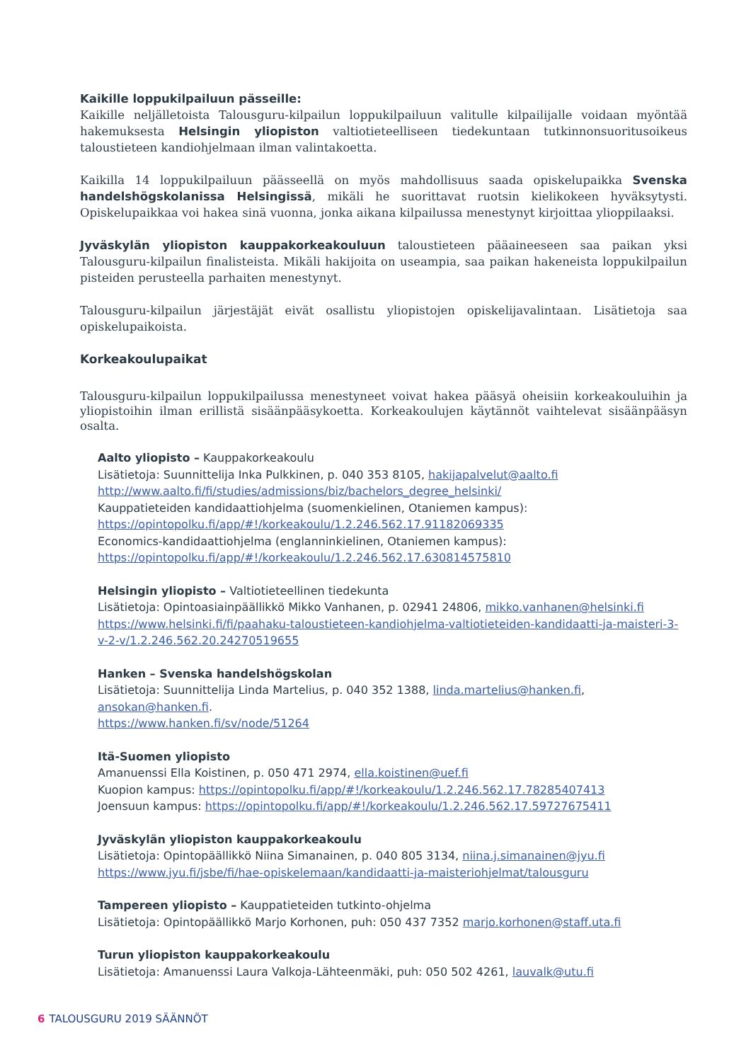Kaikille loppukilpailuun pässeille:
Kaikille neljälletoista Talousguru-kilpailun loppukilpailuun valitulle kilpailijalle voidaan myöntää hakemuksesta Helsingin yliopiston valtiotieteelliseen tiedekuntaan tutkinnonsuoritusoikeus taloustieteen kandiohjelmaan ilman valintakoetta.
Kaikilla 14 loppukilpailuun päässeellä on myös mahdollisuus saada opiskelupaikka Svenska handelshögskolanissa Helsingissä, mikäli he suorittavat ruotsin kielikokeen hyväksytysti. Opiskelupaikkaa voi hakea sinä vuonna, jonka aikana kilpailussa menestynyt kirjoittaa ylioppilaaksi.
Jyväskylän yliopiston kauppakorkeakouluun taloustieteen pääaineeseen saa paikan yksi Talousguru-kilpailun finalisteista. Mikäli hakijoita on useampia, saa paikan hakeneista loppukilpailun pisteiden perusteella parhaiten menestynyt.
Talousguru-kilpailun järjestäjät eivät osallistu yliopistojen opiskelijavalintaan. Lisätietoja saa opiskelupaikoista.
Korkeakoulupaikat
Talousguru-kilpailun loppukilpailussa menestyneet voivat hakea pääsyä oheisiin korkeakouluihin ja yliopistoihin ilman erillistä sisäänpääsykoetta. Korkeakoulujen käytännöt vaihtelevat sisäänpääsyn osalta.
Aalto yliopisto – Kauppakorkeakoulu
Lisätietoja: Suunnittelija Inka Pulkkinen, p. 040 353 8105, hakijapalvelut@aalto.fi
http://www.aalto.fi/fi/studies/admissions/biz/bachelors_degree_helsinki/
Kauppatieteiden kandidaattiohjelma (suomenkielinen, Otaniemen kampus):
https://opintopolku.fi/app/#!/korkeakoulu/1.2.246.562.17.91182069335
Economics-kandidaattiohjelma (englanninkielinen, Otaniemen kampus):
https://opintopolku.fi/app/#!/korkeakoulu/1.2.246.562.17.630814575810
Helsingin yliopisto – Valtiotieteellinen tiedekunta
Lisätietoja: Opintoasiainpäällikkö Mikko Vanhanen, p. 02941 24806, mikko.vanhanen@helsinki.fi
https://www.helsinki.fi/fi/paahaku-taloustieteen-kandiohjelma-valtiotieteiden-kandidaatti-ja-maisteri-3-v-2-v/1.2.246.562.20.24270519655
Hanken – Svenska handelshögskolan
Lisätietoja: Suunnittelija Linda Martelius, p. 040 352 1388, linda.martelius@hanken.fi, ansokan@hanken.fi.
https://www.hanken.fi/sv/node/51264
Itä-Suomen yliopisto
Amanuenssi Ella Koistinen, p. 050 471 2974, ella.koistinen@uef.fi
Kuopion kampus: https://opintopolku.fi/app/#!/korkeakoulu/1.2.246.562.17.78285407413
Joensuun kampus: https://opintopolku.fi/app/#!/korkeakoulu/1.2.246.562.17.59727675411
Jyväskylän yliopiston kauppakorkeakoulu
Lisätietoja: Opintopäällikkö Niina Simanainen, p. 040 805 3134, niina.j.simanainen@jyu.fi
https://www.jyu.fi/jsbe/fi/hae-opiskelemaan/kandidaatti-ja-maisteriohjelmat/talousguru
Tampereen yliopisto – Kauppatieteiden tutkinto-ohjelma
Lisätietoja: Opintopäällikkö Marjo Korhonen, puh: 050 437 7352 marjo.korhonen@staff.uta.fi
Turun yliopiston kauppakorkeakoulu
Lisätietoja: Amanuenssi Laura Valkoja-Lähteenmäki, puh: 050 502 4261, lauvalk@utu.fi
6 TALOUSGURU 2019 SÄÄNNÖT